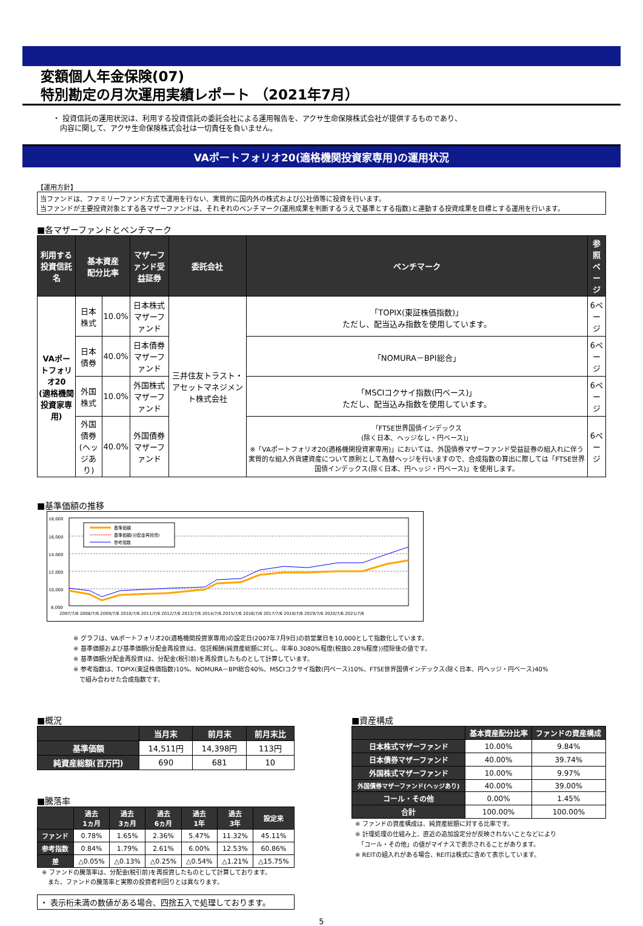変額個人年金保険(07)
特別勘定の月次運用実績レポート （2021年7月）
・ 投資信託の運用状況は、利用する投資信託の委託会社による運用報告を、アクサ生命保険株式会社が提供するものであり、
　内容に関して、アクサ生命保険株式会社は一切責任を負いません。
VAポートフォリオ20(適格機関投資家専用)の運用状況
【運用方針】
当ファンドは、ファミリーファンド方式で運用を行ない、実質的に国内外の株式および公社債等に投資を行います。
当ファンドが主要投資対象とする各マザーファンドは、それぞれのベンチマーク(運用成果を判断するうえで基準とする指数)と連動する投資成果を目標とする運用を行います。
■各マザーファンドとベンチマーク
| 利用する 投資信託名 | 基本資産 配分比率 | | マザーファンド受益証券 | 委託会社 | ベンチマーク | 参照 ページ |
| --- | --- | --- | --- | --- | --- | --- |
| VAポートフォリオ20 (適格機関投資家専用) | 日本株式 | 10.0% | 日本株式マザーファンド | 三井住友トラスト・アセットマネジメント株式会社 | 「TOPIX(東証株価指数)」 ただし、配当込み指数を使用しています。 | 6ページ |
| | 日本債券 | 40.0% | 日本債券マザーファンド | | 「NOMURA－BPI総合」 | 6ページ |
| | 外国株式 | 10.0% | 外国株式マザーファンド | | 「MSCIコクサイ指数(円ベース)」 ただし、配当込み指数を使用しています。 | 6ページ |
| | 外国債券 (ヘッジあり) | 40.0% | 外国債券マザーファンド | | 「FTSE世界国債インデックス (除く日本、ヘッジなし・円ベース)」 ※「VAポートフォリオ20(適格機関投資家専用)」においては、外国債券マザーファンド受益証券の組入れに伴う実質的な組入外貨建資産について原則として為替ヘッジを行いますので、合成指数の算出に際しては「FTSE世界国債インデックス(除く日本、円ヘッジ・円ベース)」を使用します。 | 6ページ |
■基準価額の推移
18,000
16,000
14,000
12,000
10,000
8,000
基準価額
基準価額(分配金再投資)
参考指数
2007/7/6 2008/7/6 2009/7/6 2010/7/6 2011/7/6 2012/7/6 2013/7/6 2014/7/6 2015/7/6 2016/7/6 2017/7/6 2018/7/6 2019/7/6 2020/7/6 2021/7/6
※ グラフは、VAポートフォリオ20(適格機関投資家専用)の設定日(2007年7月9日)の前営業日を10,000として指数化しています。
※ 基準価額および基準価額(分配金再投資)は、信託報酬(純資産総額に対し、年率0.3080%程度(税抜0.28%程度))控除後の値です。
※ 基準価額(分配金再投資)は、分配金(税引前)を再投資したものとして計算しています。
※ 参考指数は、TOPIX(東証株価指数)10%、NOMURA－BPI総合40%、MSCIコクサイ指数(円ベース)10%、FTSE世界国債インデックス(除く日本、円ヘッジ・円ベース)40%
　で組み合わせた合成指数です。
■概況
| | 当月末 | 前月末 | 前月末比 |
| --- | --- | --- | --- |
| 基準価額 | 14,511円 | 14,398円 | 113円 |
| 純資産総額(百万円) | 690 | 681 | 10 |
■騰落率
| | 過去 1ヵ月 | 過去 3ヵ月 | 過去 6ヵ月 | 過去 1年 | 過去 3年 | 設定来 |
| --- | --- | --- | --- | --- | --- | --- |
| ファンド | 0.78% | 1.65% | 2.36% | 5.47% | 11.32% | 45.11% |
| 参考指数 | 0.84% | 1.79% | 2.61% | 6.00% | 12.53% | 60.86% |
| 差 | △0.05% | △0.13% | △0.25% | △0.54% | △1.21% | △15.75% |
※ ファンドの騰落率は、分配金(税引前)を再投資したものとして計算しております。
　また、ファンドの騰落率と実際の投資者利回りとは異なります。
・ 表示桁未満の数値がある場合、四捨五入で処理しております。
■資産構成
| | 基本資産配分比率 | ファンドの資産構成 |
| --- | --- | --- |
| 日本株式マザーファンド | 10.00% | 9.84% |
| 日本債券マザーファンド | 40.00% | 39.74% |
| 外国株式マザーファンド | 10.00% | 9.97% |
| 外国債券マザーファンド(ヘッジあり) | 40.00% | 39.00% |
| コール・その他 | 0.00% | 1.45% |
| 合計 | 100.00% | 100.00% |
※ ファンドの資産構成は、純資産総額に対する比率です。
※ 計理処理の仕組み上、直近の追加設定分が反映されないことなどにより
　「コール・その他」の値がマイナスで表示されることがあります。
※ REITの組入れがある場合、REITは株式に含めて表示しています。
5